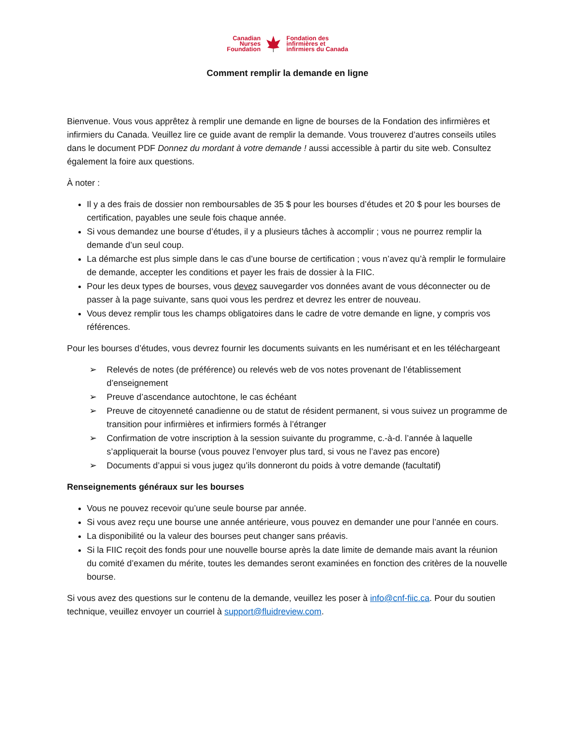Canadian
Nurses
Foundation
Fondation des
infirmières et
infirmiers du Canada
Comment remplir la demande en ligne
Bienvenue. Vous vous apprêtez à remplir une demande en ligne de bourses de la Fondation des infirmières et infirmiers du Canada. Veuillez lire ce guide avant de remplir la demande. Vous trouverez d’autres conseils utiles dans le document PDF Donnez du mordant à votre demande ! aussi accessible à partir du site web. Consultez également la foire aux questions.
À noter :
Il y a des frais de dossier non remboursables de 35 $ pour les bourses d’études et 20 $ pour les bourses de certification, payables une seule fois chaque année.
Si vous demandez une bourse d’études, il y a plusieurs tâches à accomplir ; vous ne pourrez remplir la demande d’un seul coup.
La démarche est plus simple dans le cas d’une bourse de certification ; vous n’avez qu’à remplir le formulaire de demande, accepter les conditions et payer les frais de dossier à la FIIC.
Pour les deux types de bourses, vous devez sauvegarder vos données avant de vous déconnecter ou de passer à la page suivante, sans quoi vous les perdrez et devrez les entrer de nouveau.
Vous devez remplir tous les champs obligatoires dans le cadre de votre demande en ligne, y compris vos références.
Pour les bourses d’études, vous devrez fournir les documents suivants en les numérisant et en les téléchargeant
➢ Relevés de notes (de préférence) ou relevés web de vos notes provenant de l’établissement d’enseignement
➢ Preuve d’ascendance autochtone, le cas échéant
➢ Preuve de citoyenneté canadienne ou de statut de résident permanent, si vous suivez un programme de transition pour infirmières et infirmiers formés à l’étranger
➢ Confirmation de votre inscription à la session suivante du programme, c.-à-d. l’année à laquelle s’appliquerait la bourse (vous pouvez l’envoyer plus tard, si vous ne l’avez pas encore)
➢ Documents d’appui si vous jugez qu’ils donneront du poids à votre demande (facultatif)
Renseignements généraux sur les bourses
Vous ne pouvez recevoir qu’une seule bourse par année.
Si vous avez reçu une bourse une année antérieure, vous pouvez en demander une pour l’année en cours.
La disponibilité ou la valeur des bourses peut changer sans préavis.
Si la FIIC reçoit des fonds pour une nouvelle bourse après la date limite de demande mais avant la réunion du comité d’examen du mérite, toutes les demandes seront examinées en fonction des critères de la nouvelle bourse.
Si vous avez des questions sur le contenu de la demande, veuillez les poser à info@cnf-fiic.ca. Pour du soutien technique, veuillez envoyer un courriel à support@fluidreview.com.